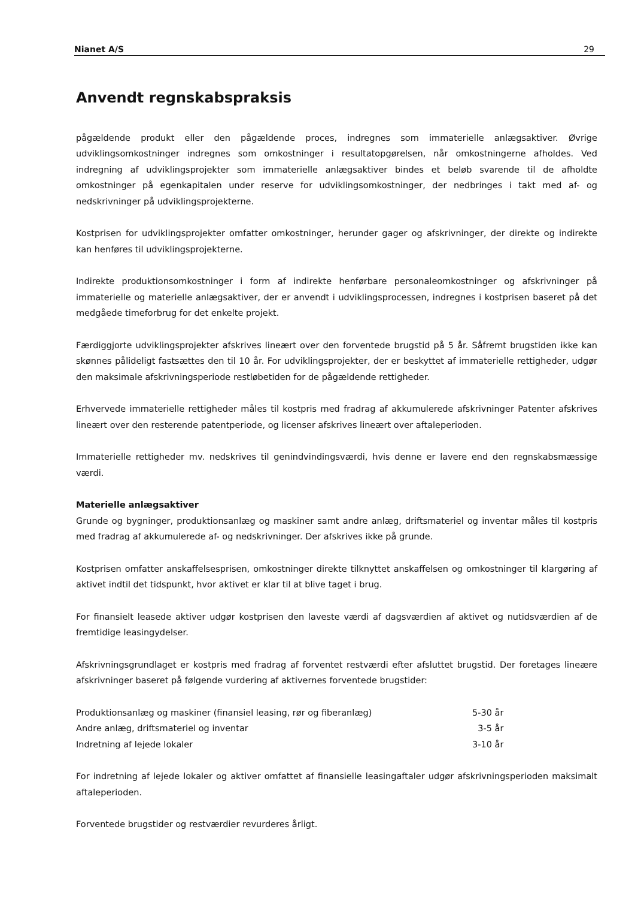Nianet A/S 29
Anvendt regnskabspraksis
pågældende produkt eller den pågældende proces, indregnes som immaterielle anlægsaktiver. Øvrige udviklingsomkostninger indregnes som omkostninger i resultatopgørelsen, når omkostningerne afholdes. Ved indregning af udviklingsprojekter som immaterielle anlægsaktiver bindes et beløb svarende til de afholdte omkostninger på egenkapitalen under reserve for udviklingsomkostninger, der nedbringes i takt med af- og nedskrivninger på udviklingsprojekterne.
Kostprisen for udviklingsprojekter omfatter omkostninger, herunder gager og afskrivninger, der direkte og indirekte kan henføres til udviklingsprojekterne.
Indirekte produktionsomkostninger i form af indirekte henførbare personaleomkostninger og afskrivninger på immaterielle og materielle anlægsaktiver, der er anvendt i udviklingsprocessen, indregnes i kostprisen baseret på det medgåede timeforbrug for det enkelte projekt.
Færdiggjorte udviklingsprojekter afskrives lineært over den forventede brugstid på 5 år. Såfremt brugstiden ikke kan skønnes pålideligt fastsættes den til 10 år. For udviklingsprojekter, der er beskyttet af immaterielle rettigheder, udgør den maksimale afskrivningsperiode restløbetiden for de pågældende rettigheder.
Erhvervede immaterielle rettigheder måles til kostpris med fradrag af akkumulerede afskrivninger Patenter afskrives lineært over den resterende patentperiode, og licenser afskrives lineært over aftaleperioden.
Immaterielle rettigheder mv. nedskrives til genindvindingsværdi, hvis denne er lavere end den regnskabsmæssige værdi.
Materielle anlægsaktiver
Grunde og bygninger, produktionsanlæg og maskiner samt andre anlæg, driftsmateriel og inventar måles til kostpris med fradrag af akkumulerede af- og nedskrivninger. Der afskrives ikke på grunde.
Kostprisen omfatter anskaffelsesprisen, omkostninger direkte tilknyttet anskaffelsen og omkostninger til klargøring af aktivet indtil det tidspunkt, hvor aktivet er klar til at blive taget i brug.
For finansielt leasede aktiver udgør kostprisen den laveste værdi af dagsværdien af aktivet og nutidsværdien af de fremtidige leasingydelser.
Afskrivningsgrundlaget er kostpris med fradrag af forventet restværdi efter afsluttet brugstid. Der foretages lineære afskrivninger baseret på følgende vurdering af aktivernes forventede brugstider:
| Produktionsanlæg og maskiner (finansiel leasing, rør og fiberanlæg) | 5-30 år |
| Andre anlæg, driftsmateriel og inventar | 3-5 år |
| Indretning af lejede lokaler | 3-10 år |
For indretning af lejede lokaler og aktiver omfattet af finansielle leasingaftaler udgør afskrivningsperioden maksimalt aftaleperioden.
Forventede brugstider og restværdier revurderes årligt.